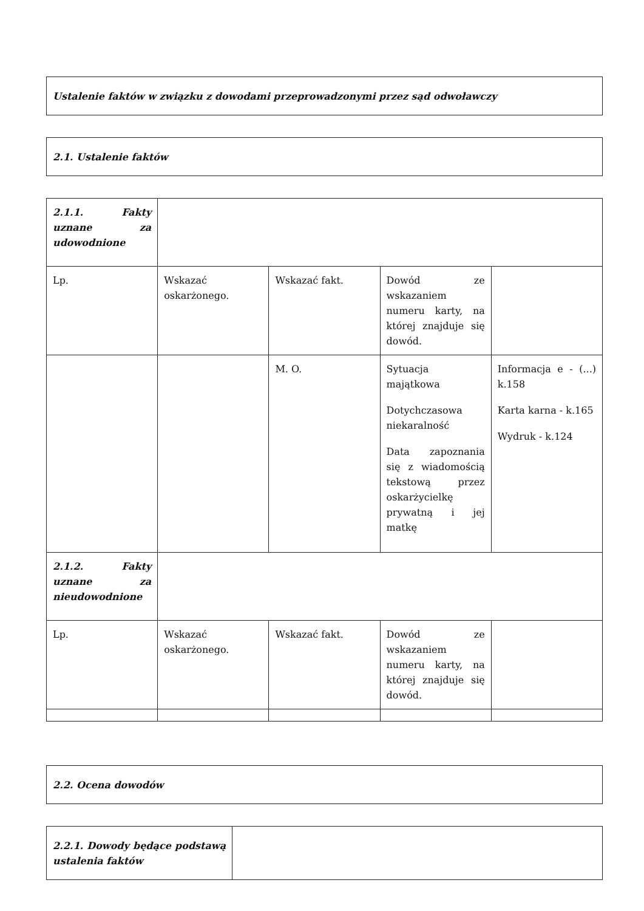| Ustalenie faktów w związku z dowodami przeprowadzonymi przez sąd odwoławczy |
| 2.1. Ustalenie faktów |
| 2.1.1. Fakty uznane za udowodnione | | | | |
| Lp. | Wskazać oskarżonego. | Wskazać fakt. | Dowód ze wskazaniem numeru karty, na której znajduje się dowód. | |
| | | M. O. | Sytuacja majątkowa Dotychczasowa niekaralność Data zapoznania się z wiadomością tekstową przez oskarżycielkę prywatną i jej matkę | Informacja e - (...) k.158 Karta karna - k.165 Wydruk - k.124 |
| 2.1.2. Fakty uznane za nieudowodnione | | | | |
| Lp. | Wskazać oskarżonego. | Wskazać fakt. | Dowód ze wskazaniem numeru karty, na której znajduje się dowód. | |
| 2.2. Ocena dowodów |
| 2.2.1. Dowody będące podstawą ustalenia faktów | |